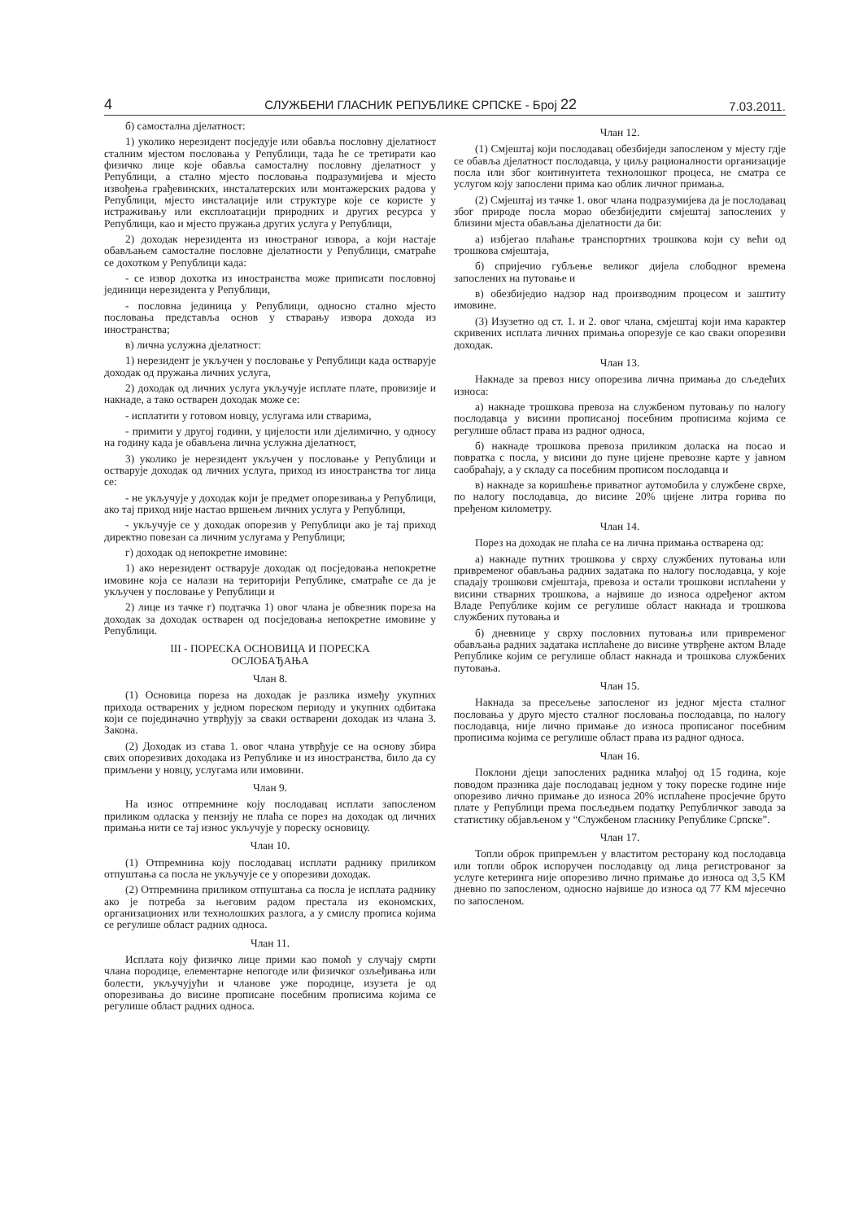4 СЛУЖБЕНИ ГЛАСНИК РЕПУБЛИКЕ СРПСКЕ - Број 22 7.03.2011.
б) самостална дјелатност:
1) уколико нерезидент посједује или обавља пословну дјелатност сталним мјестом пословања у Републици, тада ће се третирати као физичко лице које обавља самосталну пословну дјелатност у Републици, а стално мјесто пословања подразумијева и мјесто извођења грађевинских, инсталатерских или монтажерских радова у Републици, мјесто инсталације или структуре које се користе у истраживању или експлоатацији природних и других ресурса у Републици, као и мјесто пружања других услуга у Републици,
2) доходак нерезидента из иностраног извора, а који настаје обављањем самосталне пословне дјелатности у Републици, сматраће се дохотком у Републици када:
- се извор дохотка из иностранства може приписати пословној јединици нерезидента у Републици,
- пословна јединица у Републици, односно стално мјесто пословања представља основ у стварању извора дохода из иностранства;
в) лична услужна дјелатност:
1) нерезидент је укључен у пословање у Републици када остварује доходак од пружања личних услуга,
2) доходак од личних услуга укључује исплате плате, провизије и накнаде, а тако остварен доходак може се:
- исплатити у готовом новцу, услугама или стварима,
- примити у другој години, у цијелости или дјелимично, у односу на годину када је обављена лична услужна дјелатност,
3) уколико је нерезидент укључен у пословање у Републици и остварује доходак од личних услуга, приход из иностранства тог лица се:
- не укључује у доходак који је предмет опорезивања у Републици, ако тај приход није настао вршењем личних услуга у Републици,
- укључује се у доходак опорезив у Републици ако је тај приход директно повезан са личним услугама у Републици;
г) доходак од непокретне имовине:
1) ако нерезидент остварује доходак од посједовања непокретне имовине која се налази на територији Републике, сматраће се да је укључен у пословање у Републици и
2) лице из тачке г) подтачка 1) овог члана је обвезник пореза на доходак за доходак остварен од посједовања непокретне имовине у Републици.
III - ПОРЕСКА ОСНОВИЦА И ПОРЕСКА
ОСЛОБАЂАЊА
Члан 8.
(1) Основица пореза на доходак је разлика између укупних прихода остварених у једном пореском периоду и укупних одбитака који се појединачно утврђују за сваки остварени доходак из члана 3. Закона.
(2) Доходак из става 1. овог члана утврђује се на основу збира свих опорезивих доходака из Републике и из иностранства, било да су примљени у новцу, услугама или имовини.
Члан 9.
На износ отпремнине коју послодавац исплати запосленом приликом одласка у пензију не плаћа се порез на доходак од личних примања нити се тај износ укључује у пореску основицу.
Члан 10.
(1) Отпремнина коју послодавац исплати раднику приликом отпуштања са посла не укључује се у опорезиви доходак.
(2) Отпремнина приликом отпуштања са посла је исплата раднику ако је потреба за његовим радом престала из економских, организационих или технолошких разлога, а у смислу прописа којима се регулише област радних односа.
Члан 11.
Исплата коју физичко лице прими као помоћ у случају смрти члана породице, елементарне непогоде или физичког озљеђивања или болести, укључујући и чланове уже породице, изузета је од опорезивања до висине прописане посебним прописима којима се регулише област радних односа.
Члан 12.
(1) Смјештај који послодавац обезбиједи запосленом у мјесту гдје се обавља дјелатност послодавца, у циљу рационалности организације посла или због континуитета технолошког процеса, не сматра се услугом коју запослени прима као облик личног примања.
(2) Смјештај из тачке 1. овог члана подразумијева да је послодавац због природе посла морао обезбиједити смјештај запослених у близини мјеста обављања дјелатности да би:
а) избјегао плаћање транспортних трошкова који су већи од трошкова смјештаја,
б) спријечио губљење великог дијела слободног времена запослених на путовање и
в) обезбиједио надзор над производним процесом и заштиту имовине.
(3) Изузетно од ст. 1. и 2. овог члана, смјештај који има карактер скривених исплата личних примања опорезује се као сваки опорезиви доходак.
Члан 13.
Накнаде за превоз нису опорезива лична примања до сљедећих износа:
а) накнаде трошкова превоза на службеном путовању по налогу послодавца у висини прописаној посебним прописима којима се регулише област права из радног односа,
б) накнаде трошкова превоза приликом доласка на посао и повратка с посла, у висини до пуне цијене превозне карте у јавном саобраћају, а у складу са посебним прописом послодавца и
в) накнаде за коришћење приватног аутомобила у службене сврхе, по налогу послодавца, до висине 20% цијене литра горива по пређеном километру.
Члан 14.
Порез на доходак не плаћа се на лична примања остварена од:
а) накнаде путних трошкова у сврху службених путовања или привременог обављања радних задатака по налогу послодавца, у које спадају трошкови смјештаја, превоза и остали трошкови исплаћени у висини стварних трошкова, а највише до износа одређеног актом Владе Републике којим се регулише област накнада и трошкова службених путовања и
б) дневнице у сврху пословних путовања или привременог обављања радних задатака исплаћене до висине утврђене актом Владе Републике којим се регулише област накнада и трошкова службених путовања.
Члан 15.
Накнада за пресељење запосленог из једног мјеста сталног пословања у друго мјесто сталног пословања послодавца, по налогу послодавца, није лично примање до износа прописаног посебним прописима којима се регулише област права из радног односа.
Члан 16.
Поклони дјеци запослених радника млађој од 15 година, које поводом празника даје послодавац једном у току пореске године није опорезиво лично примање до износа 20% исплаћене просјечне бруто плате у Републици према посљедњем податку Републичког завода за статистику објављеном у “Службеном гласнику Републике Српске”.
Члан 17.
Топли оброк припремљен у властитом ресторану код послодавца или топли оброк испоручен послодавцу од лица регистрованог за услуге кетеринга није опорезиво лично примање до износа од 3,5 КМ дневно по запосленом, односно највише до износа од 77 КМ мјесечно по запосленом.